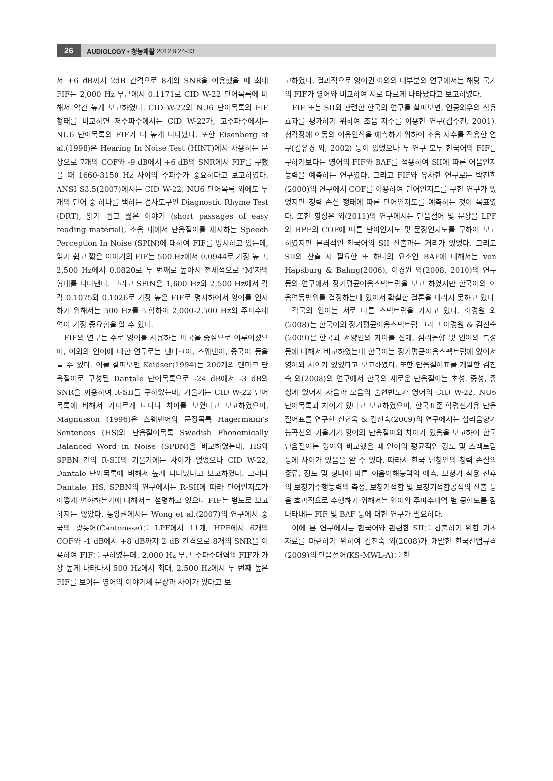26 AUDIOLOGY • 청능재활 2012;8:24-33
서 +6 dB까지 2dB 간격으로 8개의 SNR을 이용했을 때 최대 FIF는 2,000 Hz 부근에서 0.1171로 CID W-22 단어목록에 비해서 약간 높게 보고하였다. CID W-22와 NU6 단어목록의 FIF 형태를 비교하면 저주파수에서는 CID W-22가, 고주파수에서는 NU6 단어목록의 FIF가 더 높게 나타났다. 또한 Eisenberg et al.(1998)은 Hearing In Noise Test (HINT)에서 사용하는 문장으로 7개의 COF와 -9 dB에서 +6 dB의 SNR에서 FIF를 구했을 때 1660-3150 Hz 사이의 주파수가 중요하다고 보고하였다. ANSI S3.5(2007)에서는 CID W-22, NU6 단어목록 외에도 두 개의 단어 중 하나를 택하는 검사도구인 Diagnostic Rhyme Test (DRT), 읽기 쉽고 짧은 이야기 (short passages of easy reading material), 소음 내에서 단음절어를 제시하는 Speech Perception In Noise (SPIN)에 대하여 FIF를 명시하고 있는데, 읽기 쉽고 짧은 이야기의 FIF는 500 Hz에서 0.0944로 가장 높고, 2,500 Hz에서 0.0820로 두 번째로 높아서 전체적으로 ‘M'자의 형태를 나타낸다. 그리고 SPIN은 1,600 Hz와 2,500 Hz에서 각각 0.1075와 0.1026로 가장 높은 FIF로 명시하여서 영어를 인지하기 위해서는 500 Hz를 포함하여 2,000-2,500 Hz의 주파수대역이 가장 중요함을 알 수 있다.
FIF의 연구는 주로 영어를 사용하는 미국을 중심으로 이루어졌으며, 이외의 언어에 대한 연구로는 덴마크어, 스웨덴어, 중국어 등을 들 수 있다. 이를 살펴보면 Keidser(1994)는 200개의 덴마크 단음절어로 구성된 Dantale 단어목록으로 -24 dB에서 -3 dB의 SNR을 이용하여 R-SII를 구하였는데, 기울기는 CID W-22 단어목록에 비해서 가파르게 나타나 차이를 보였다고 보고하였으며, Magnusson (1996)은 스웨덴어의 문장목록 Hagermann's Sentences (HS)와 단음절어목록 Swedish Phonemically Balanced Word in Noise (SPBN)을 비교하였는데, HS와 SPBN 간의 R-SII의 기울기에는 차이가 없었으나 CID W-22, Dantale 단어목록에 비해서 높게 나타났다고 보고하였다. 그러나 Dantale, HS, SPBN의 연구에서는 R-SII에 따라 단어인지도가 어떻게 변화하는가에 대해서는 설명하고 있으나 FIF는 별도로 보고하지는 않았다. 동양권에서는 Wong et al.(2007)의 연구에서 중국의 광동어(Cantonese)를 LPF에서 11개, HPF에서 6개의 COF와 -4 dB에서 +8 dB까지 2 dB 간격으로 8개의 SNR을 이용하여 FIF를 구하였는데, 2,000 Hz 부근 주파수대역의 FIF가 가장 높게 나타나서 500 Hz에서 최대, 2,500 Hz에서 두 번째 높은 FIF를 보이는 영어의 이야기체 문장과 차이가 있다고 보
고하였다. 결과적으로 영어권 이외의 대부분의 연구에서는 해당 국가의 FIF가 영어와 비교하여 서로 다르게 나타났다고 보고하였다.
FIF 또는 SII와 관련한 한국의 연구를 살펴보면, 인공와우의 착용효과를 평가하기 위하여 조음 지수를 이용한 연구(김수진, 2001), 청각장애 아동의 어음인식을 예측하기 위하여 조음 지수를 적용한 연구(김유경 외, 2002) 등이 있었으나 두 연구 모두 한국어의 FIF를 구하기보다는 영어의 FIF와 BAF를 적용하여 SII에 따른 어음인지능력을 예측하는 연구였다. 그리고 FIF와 유사한 연구로는 박진희(2000)의 연구에서 COF를 이용하여 단어인지도를 구한 연구가 있었지만 청력 손실 형태에 따른 단어인지도를 예측하는 것이 목표였다. 또한 황성은 외(2011)의 연구에서는 단음절어 및 문장을 LPF와 HPF의 COF에 따른 단어인지도 및 문장인지도를 구하여 보고 하였지만 본격적인 한국어의 SII 산출과는 거리가 있었다. 그리고 SII의 산출 시 필요한 또 하나의 요소인 BAF에 대해서는 von Hapsburg & Bahng(2006), 이경원 외(2008, 2010)의 연구 등의 연구에서 장기평균어음스펙트럼을 보고 하였지만 한국어의 어음역동범위를 결정하는데 있어서 확실한 결론을 내리지 못하고 있다.
각국의 언어는 서로 다른 스펙트럼을 가지고 있다. 이경원 외(2008)는 한국어의 장기평균어음스펙트럼 그리고 이경원 & 김진숙(2009)은 한국과 서양인의 차이를 신체, 심리음향 및 언어의 특성 등에 대해서 비교하였는데 한국어는 장기평균어음스펙트럼에 있어서 영어와 차이가 있었다고 보고하였다. 또한 단음절어표를 개발한 김진숙 외(2008)의 연구에서 한국의 새로운 단음절어는 초성, 중성, 종성에 있어서 자음과 모음의 출현빈도가 영어의 CID W-22, NU6 단어목록과 차이가 있다고 보고하였으며, 한국표준 학령전기용 단음절어표를 연구한 신현욱 & 김진숙(2009)의 연구에서는 심리음향기능곡선의 기울기가 영어의 단음절어와 차이가 있음을 보고하여 한국 단음절어는 영어와 비교했을 때 언어의 평균적인 강도 및 스펙트럼 등에 차이가 있음을 알 수 있다. 따라서 한국 난청인의 청력 손실의 종류, 정도 및 형태에 따른 어음이해능력의 예측, 보청기 착용 전후의 보청기수행능력의 측정, 보청기적합 및 보청기적합공식의 산출 등을 효과적으로 수행하기 위해서는 언어의 주파수대역 별 공헌도를 잘 나타내는 FIF 및 BAF 등에 대한 연구가 필요하다.
이에 본 연구에서는 한국어와 관련한 SII를 산출하기 위한 기초 자료를 마련하기 위하여 김진숙 외(2008)가 개발한 한국산업규격(2009)의 단음절어(KS-MWL-A)를 한